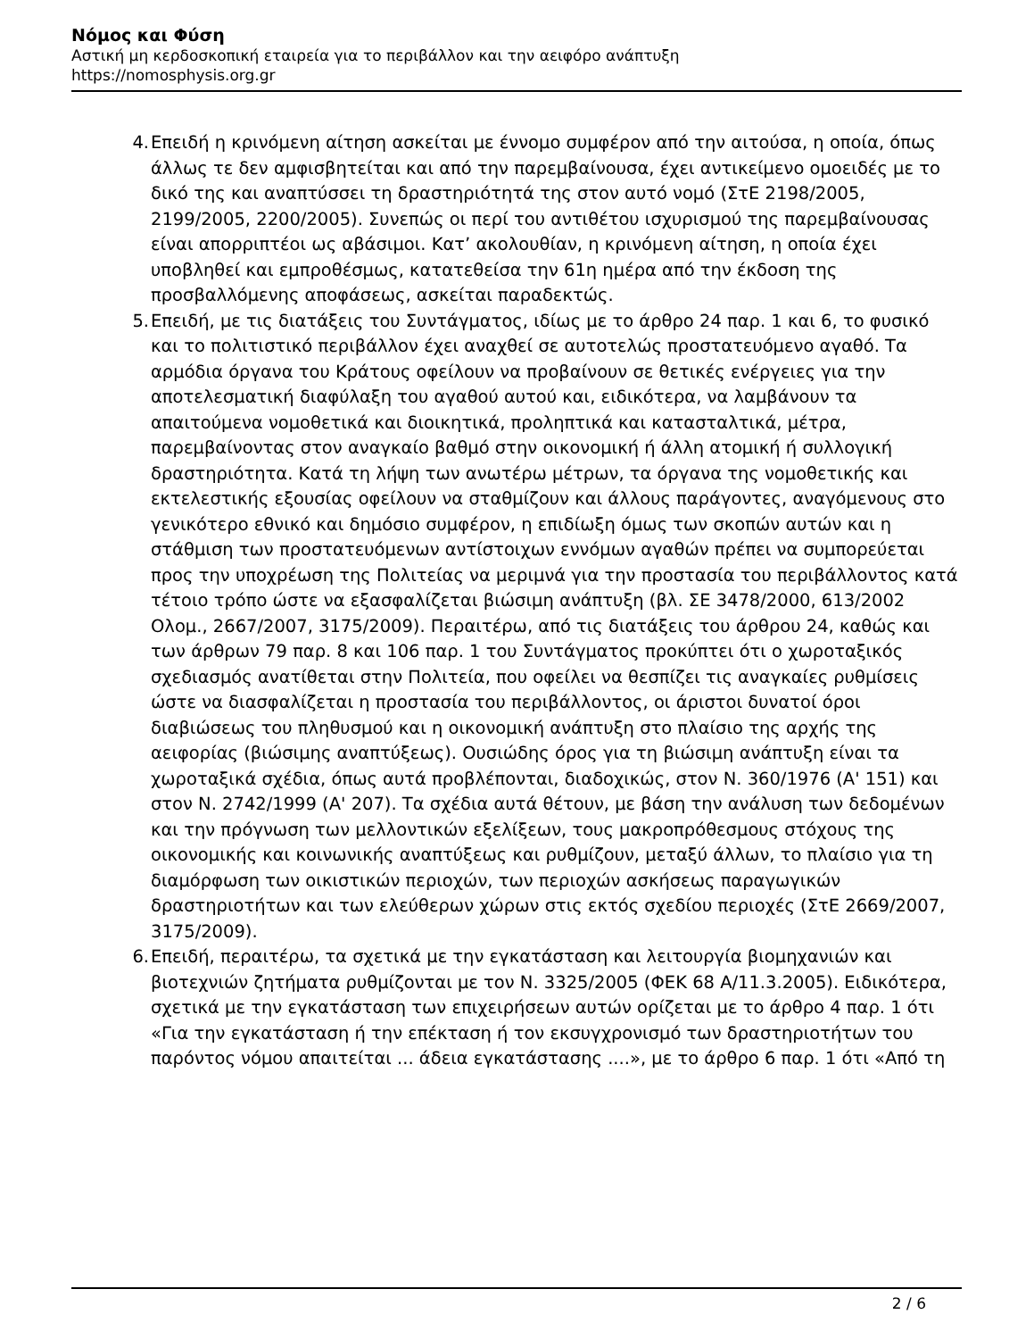Νόμος και Φύση
Αστική μη κερδοσκοπική εταιρεία για το περιβάλλον και την αειφόρο ανάπτυξη
https://nomosphysis.org.gr
4. Επειδή η κρινόμενη αίτηση ασκείται με έννομο συμφέρον από την αιτούσα, η οποία, όπως άλλως τε δεν αμφισβητείται και από την παρεμβαίνουσα, έχει αντικείμενο ομοειδές με το δικό της και αναπτύσσει τη δραστηριότητά της στον αυτό νομό (ΣτΕ 2198/2005, 2199/2005, 2200/2005). Συνεπώς οι περί του αντιθέτου ισχυρισμού της παρεμβαίνουσας είναι απορριπτέοι ως αβάσιμοι. Κατ’ ακολουθίαν, η κρινόμενη αίτηση, η οποία έχει υποβληθεί και εμπροθέσμως, κατατεθείσα την 61η ημέρα από την έκδοση της προσβαλλόμενης αποφάσεως, ασκείται παραδεκτώς.
5. Επειδή, με τις διατάξεις του Συντάγματος, ιδίως με το άρθρο 24 παρ. 1 και 6, το φυσικό και το πολιτιστικό περιβάλλον έχει αναχθεί σε αυτοτελώς προστατευόμενο αγαθό. Τα αρμόδια όργανα του Κράτους οφείλουν να προβαίνουν σε θετικές ενέργειες για την αποτελεσματική διαφύλαξη του αγαθού αυτού και, ειδικότερα, να λαμβάνουν τα απαιτούμενα νομοθετικά και διοικητικά, προληπτικά και κατασταλτικά, μέτρα, παρεμβαίνοντας στον αναγκαίο βαθμό στην οικονομική ή άλλη ατομική ή συλλογική δραστηριότητα. Κατά τη λήψη των ανωτέρω μέτρων, τα όργανα της νομοθετικής και εκτελεστικής εξουσίας οφείλουν να σταθμίζουν και άλλους παράγοντες, αναγόμενους στο γενικότερο εθνικό και δημόσιο συμφέρον, η επιδίωξη όμως των σκοπών αυτών και η στάθμιση των προστατευόμενων αντίστοιχων εννόμων αγαθών πρέπει να συμπορεύεται προς την υποχρέωση της Πολιτείας να μεριμνά για την προστασία του περιβάλλοντος κατά τέτοιο τρόπο ώστε να εξασφαλίζεται βιώσιμη ανάπτυξη (βλ. ΣΕ 3478/2000, 613/2002 Ολομ., 2667/2007, 3175/2009). Περαιτέρω, από τις διατάξεις του άρθρου 24, καθώς και των άρθρων 79 παρ. 8 και 106 παρ. 1 του Συντάγματος προκύπτει ότι ο χωροταξικός σχεδιασμός ανατίθεται στην Πολιτεία, που οφείλει να θεσπίζει τις αναγκαίες ρυθμίσεις ώστε να διασφαλίζεται η προστασία του περιβάλλοντος, οι άριστοι δυνατοί όροι διαβιώσεως του πληθυσμού και η οικονομική ανάπτυξη στο πλαίσιο της αρχής της αειφορίας (βιώσιμης αναπτύξεως). Ουσιώδης όρος για τη βιώσιμη ανάπτυξη είναι τα χωροταξικά σχέδια, όπως αυτά προβλέπονται, διαδοχικώς, στον Ν. 360/1976 (Α' 151) και στον Ν. 2742/1999 (Α' 207). Τα σχέδια αυτά θέτουν, με βάση την ανάλυση των δεδομένων και την πρόγνωση των μελλοντικών εξελίξεων, τους μακροπρόθεσμους στόχους της οικονομικής και κοινωνικής αναπτύξεως και ρυθμίζουν, μεταξύ άλλων, το πλαίσιο για τη διαμόρφωση των οικιστικών περιοχών, των περιοχών ασκήσεως παραγωγικών δραστηριοτήτων και των ελεύθερων χώρων στις εκτός σχεδίου περιοχές (ΣτΕ 2669/2007, 3175/2009).
6. Επειδή, περαιτέρω, τα σχετικά με την εγκατάσταση και λειτουργία βιομηχανιών και βιοτεχνιών ζητήματα ρυθμίζονται με τον Ν. 3325/2005 (ΦΕΚ 68 Α/11.3.2005). Ειδικότερα, σχετικά με την εγκατάσταση των επιχειρήσεων αυτών ορίζεται με το άρθρο 4 παρ. 1 ότι «Για την εγκατάσταση ή την επέκταση ή τον εκσυγχρονισμό των δραστηριοτήτων του παρόντος νόμου απαιτείται ... άδεια εγκατάστασης ....», με το άρθρο 6 παρ. 1 ότι «Από τη
2 / 6